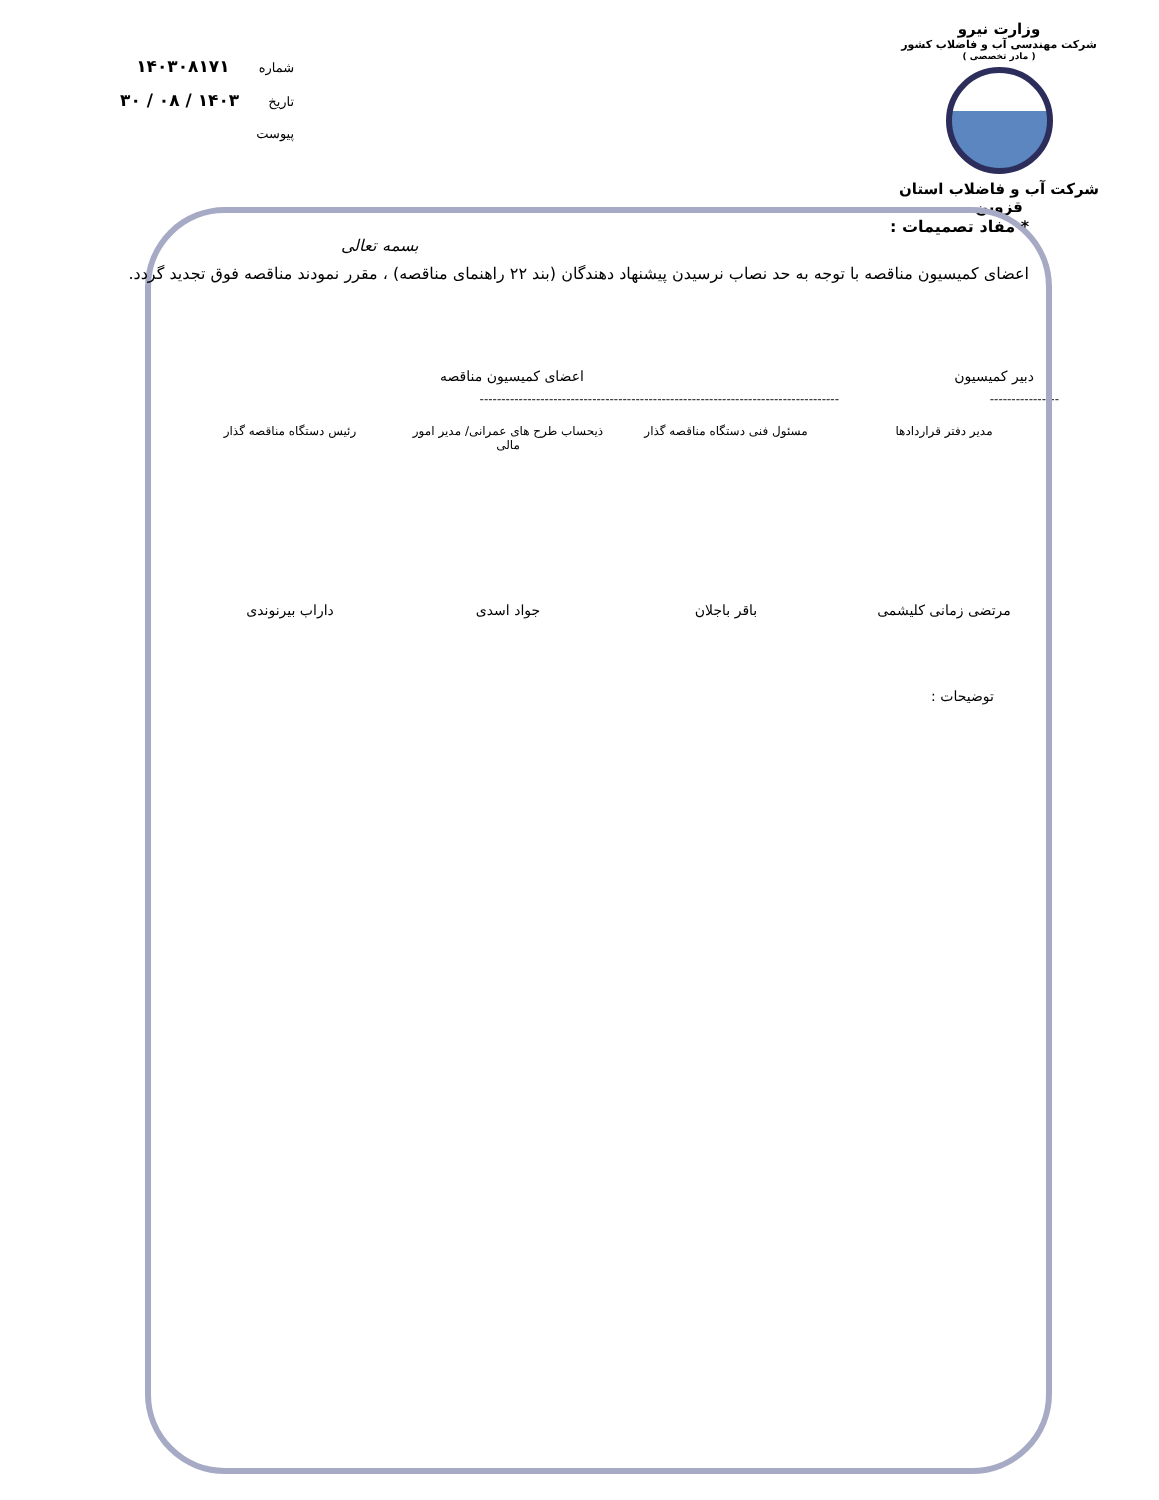وزارت نیرو
شرکت مهندسی آب و فاضلاب کشور
( مادر تخصصی )
شرکت آب و فاضلاب استان قزوین
شماره ۱۴۰۳۰۸۱۷۱
تاریخ ۱۴۰۳ / ۰۸ / ۳۰
پیوست
* مفاد تصمیمات :
بسمه تعالی
اعضای کمیسیون مناقصه با توجه به حد نصاب نرسیدن پیشنهاد دهندگان (بند ۲۲ راهنمای مناقصه) ، مقرر نمودند مناقصه فوق تجدید گردد.
دبیر کمیسیون اعضای کمیسیون مناقصه
---------------- -----------------------------------------------------------------------------------
مدیر دفتر قراردادها مسئول فنی دستگاه مناقصه گذار
ذیحساب طرح های عمرانی/ مدیر امور مالی
رئیس دستگاه مناقصه گذار
مرتضی زمانی کلیشمی باقر باجلان جواد اسدی داراب بیرنوندی
توضیحات :